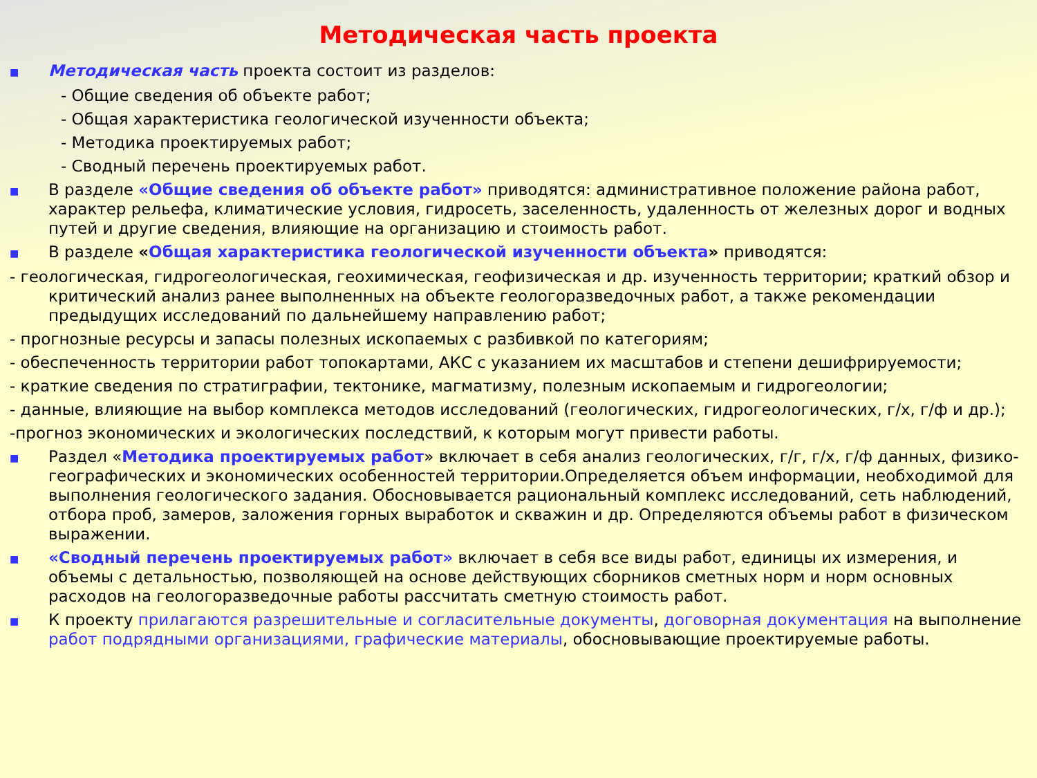Методическая часть проекта
■
Методическая часть проекта состоит из разделов:
- Общие сведения об объекте работ;
- Общая характеристика геологической изученности объекта;
- Методика проектируемых работ;
- Сводный перечень проектируемых работ.
■
В разделе «Общие сведения об объекте работ» приводятся: административное положение района работ, характер рельефа, климатические условия, гидросеть, заселенность, удаленность от железных дорог и водных путей и другие сведения, влияющие на организацию и стоимость работ.
■
В разделе «Общая характеристика геологической изученности объекта» приводятся:
- геологическая, гидрогеологическая, геохимическая, геофизическая и др. изученность территории; краткий обзор и критический анализ ранее выполненных на объекте геологоразведочных работ, а также рекомендации предыдущих исследований по дальнейшему направлению работ;
- прогнозные ресурсы и запасы полезных ископаемых с разбивкой по категориям;
- обеспеченность территории работ топокартами, АКС с указанием их масштабов и степени дешифрируемости;
- краткие сведения по стратиграфии, тектонике, магматизму, полезным ископаемым и гидрогеологии;
- данные, влияющие на выбор комплекса методов исследований (геологических, гидрогеологических, г/х, г/ф и др.);
-прогноз экономических и экологических последствий, к которым могут привести работы.
■
Раздел «Методика проектируемых работ» включает в себя анализ геологических, г/г, г/х, г/ф данных, физико-географических и экономических особенностей территории.Определяется объем информации, необходимой для выполнения геологического задания. Обосновывается рациональный комплекс исследований, сеть наблюдений, отбора проб, замеров, заложения горных выработок и скважин и др. Определяются объемы работ в физическом выражении.
■
«Сводный перечень проектируемых работ» включает в себя все виды работ, единицы их измерения, и объемы с детальностью, позволяющей на основе действующих сборников сметных норм и норм основных расходов на геологоразведочные работы рассчитать сметную стоимость работ.
■
К проекту прилагаются разрешительные и согласительные документы, договорная документация на выполнение работ подрядными организациями, графические материалы, обосновывающие проектируемые работы.